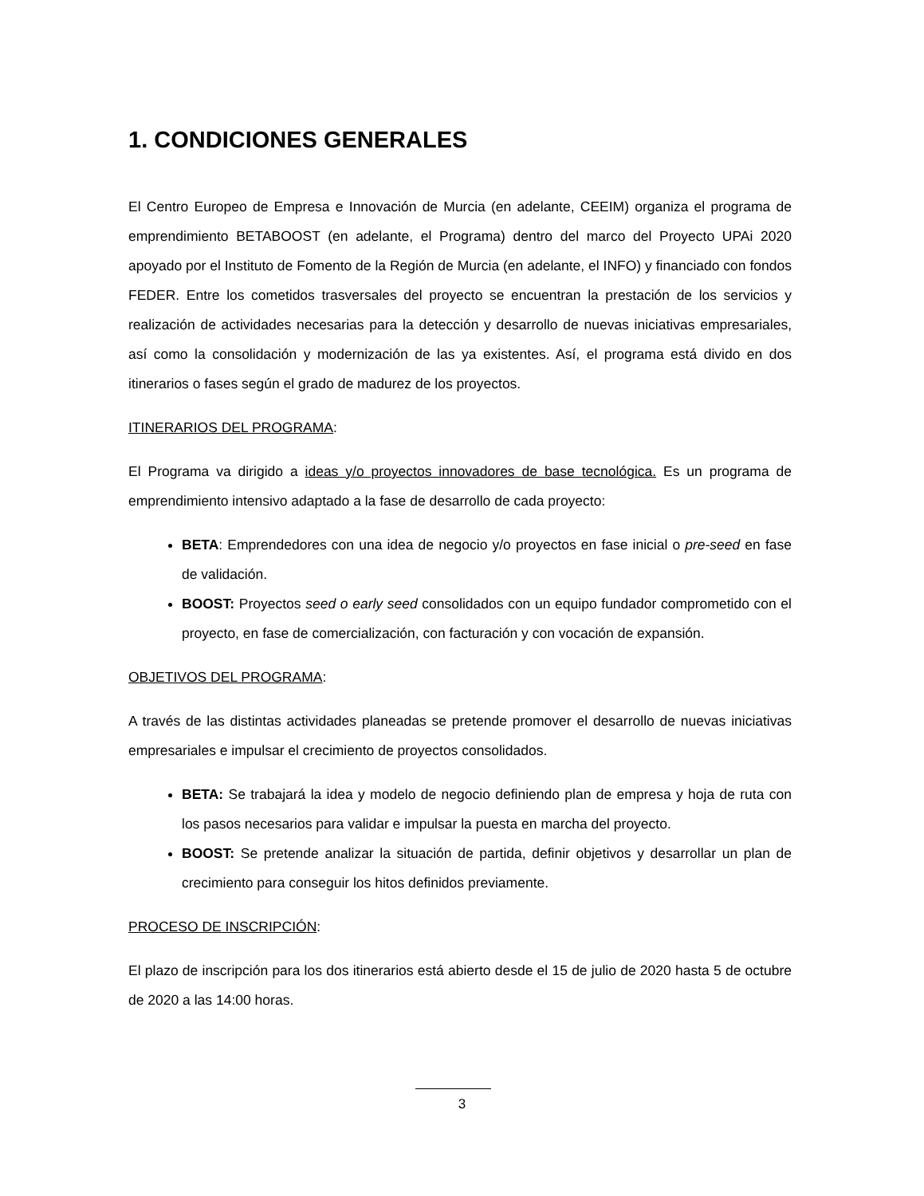1. CONDICIONES GENERALES
El Centro Europeo de Empresa e Innovación de Murcia (en adelante, CEEIM) organiza el programa de emprendimiento BETABOOST (en adelante, el Programa) dentro del marco del Proyecto UPAi 2020 apoyado por el Instituto de Fomento de la Región de Murcia (en adelante, el INFO) y financiado con fondos FEDER. Entre los cometidos trasversales del proyecto se encuentran la prestación de los servicios y realización de actividades necesarias para la detección y desarrollo de nuevas iniciativas empresariales, así como la consolidación y modernización de las ya existentes. Así, el programa está divido en dos itinerarios o fases según el grado de madurez de los proyectos.
ITINERARIOS DEL PROGRAMA:
El Programa va dirigido a ideas y/o proyectos innovadores de base tecnológica. Es un programa de emprendimiento intensivo adaptado a la fase de desarrollo de cada proyecto:
BETA: Emprendedores con una idea de negocio y/o proyectos en fase inicial o pre-seed en fase de validación.
BOOST: Proyectos seed o early seed consolidados con un equipo fundador comprometido con el proyecto, en fase de comercialización, con facturación y con vocación de expansión.
OBJETIVOS DEL PROGRAMA:
A través de las distintas actividades planeadas se pretende promover el desarrollo de nuevas iniciativas empresariales e impulsar el crecimiento de proyectos consolidados.
BETA: Se trabajará la idea y modelo de negocio definiendo plan de empresa y hoja de ruta con los pasos necesarios para validar e impulsar la puesta en marcha del proyecto.
BOOST: Se pretende analizar la situación de partida, definir objetivos y desarrollar un plan de crecimiento para conseguir los hitos definidos previamente.
PROCESO DE INSCRIPCIÓN:
El plazo de inscripción para los dos itinerarios está abierto desde el 15 de julio de 2020 hasta 5 de octubre de 2020 a las 14:00 horas.
3